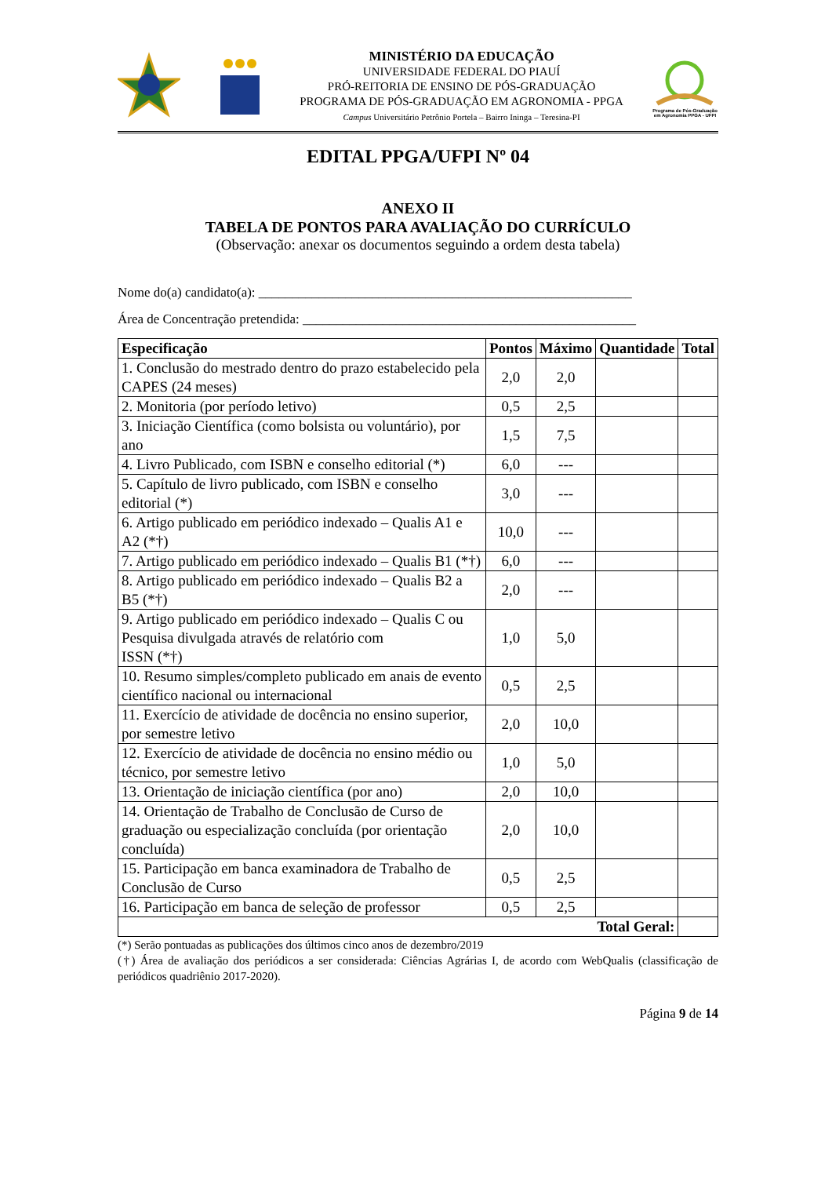MINISTÉRIO DA EDUCAÇÃO
UNIVERSIDADE FEDERAL DO PIAUÍ
PRÓ-REITORIA DE ENSINO DE PÓS-GRADUAÇÃO
PROGRAMA DE PÓS-GRADUAÇÃO EM AGRONOMIA - PPGA
Campus Universitário Petrônio Portela – Bairro Ininga – Teresina-PI
Programa de Pós-Graduação em Agronomia PPGA - UFPI
EDITAL PPGA/UFPI Nº 04
ANEXO II
TABELA DE PONTOS PARA AVALIAÇÃO DO CURRÍCULO
(Observação: anexar os documentos seguindo a ordem desta tabela)
Nome do(a) candidato(a): ________________________________________________________
Área de Concentração pretendida: __________________________________________________
| Especificação | Pontos | Máximo | Quantidade | Total |
| --- | --- | --- | --- | --- |
| 1. Conclusão do mestrado dentro do prazo estabelecido pela CAPES (24 meses) | 2,0 | 2,0 | | |
| 2. Monitoria (por período letivo) | 0,5 | 2,5 | | |
| 3. Iniciação Científica (como bolsista ou voluntário), por ano | 1,5 | 7,5 | | |
| 4. Livro Publicado, com ISBN e conselho editorial (*) | 6,0 | --- | | |
| 5. Capítulo de livro publicado, com ISBN e conselho editorial (*) | 3,0 | --- | | |
| 6. Artigo publicado em periódico indexado – Qualis A1 e A2 (*†) | 10,0 | --- | | |
| 7. Artigo publicado em periódico indexado – Qualis B1 (*†) | 6,0 | --- | | |
| 8. Artigo publicado em periódico indexado – Qualis B2 a B5 (*†) | 2,0 | --- | | |
| 9. Artigo publicado em periódico indexado – Qualis C ou Pesquisa divulgada através de relatório com ISSN (*†) | 1,0 | 5,0 | | |
| 10. Resumo simples/completo publicado em anais de evento científico nacional ou internacional | 0,5 | 2,5 | | |
| 11. Exercício de atividade de docência no ensino superior, por semestre letivo | 2,0 | 10,0 | | |
| 12. Exercício de atividade de docência no ensino médio ou técnico, por semestre letivo | 1,0 | 5,0 | | |
| 13. Orientação de iniciação científica (por ano) | 2,0 | 10,0 | | |
| 14. Orientação de Trabalho de Conclusão de Curso de graduação ou especialização concluída (por orientação concluída) | 2,0 | 10,0 | | |
| 15. Participação em banca examinadora de Trabalho de Conclusão de Curso | 0,5 | 2,5 | | |
| 16. Participação em banca de seleção de professor | 0,5 | 2,5 | | |
| Total Geral: | | | | |
(*) Serão pontuadas as publicações dos últimos cinco anos de dezembro/2019
(†) Área de avaliação dos periódicos a ser considerada: Ciências Agrárias I, de acordo com WebQualis (classificação de periódicos quadriênio 2017-2020).
Página 9 de 14